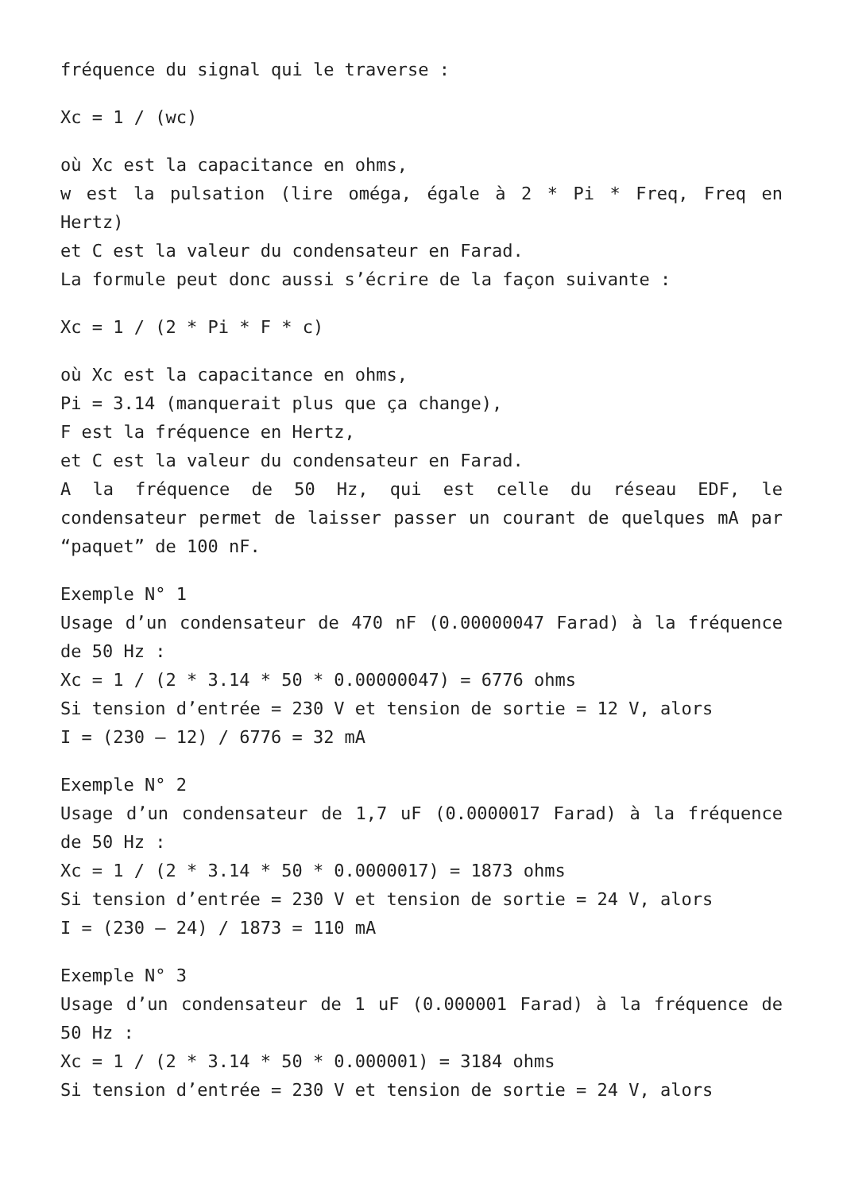fréquence du signal qui le traverse :
Xc = 1 / (wc)
où Xc est la capacitance en ohms,
w est la pulsation (lire oméga, égale à 2 * Pi * Freq, Freq en Hertz)
et C est la valeur du condensateur en Farad.
La formule peut donc aussi s’écrire de la façon suivante :
Xc = 1 / (2 * Pi * F * c)
où Xc est la capacitance en ohms,
Pi = 3.14 (manquerait plus que ça change),
F est la fréquence en Hertz,
et C est la valeur du condensateur en Farad.
A la fréquence de 50 Hz, qui est celle du réseau EDF, le condensateur permet de laisser passer un courant de quelques mA par “paquet” de 100 nF.
Exemple N° 1
Usage d’un condensateur de 470 nF (0.00000047 Farad) à la fréquence de 50 Hz :
Xc = 1 / (2 * 3.14 * 50 * 0.00000047) = 6776 ohms
Si tension d’entrée = 230 V et tension de sortie = 12 V, alors
I = (230 – 12) / 6776 = 32 mA
Exemple N° 2
Usage d’un condensateur de 1,7 uF (0.0000017 Farad) à la fréquence de 50 Hz :
Xc = 1 / (2 * 3.14 * 50 * 0.0000017) = 1873 ohms
Si tension d’entrée = 230 V et tension de sortie = 24 V, alors
I = (230 – 24) / 1873 = 110 mA
Exemple N° 3
Usage d’un condensateur de 1 uF (0.000001 Farad) à la fréquence de 50 Hz :
Xc = 1 / (2 * 3.14 * 50 * 0.000001) = 3184 ohms
Si tension d’entrée = 230 V et tension de sortie = 24 V, alors